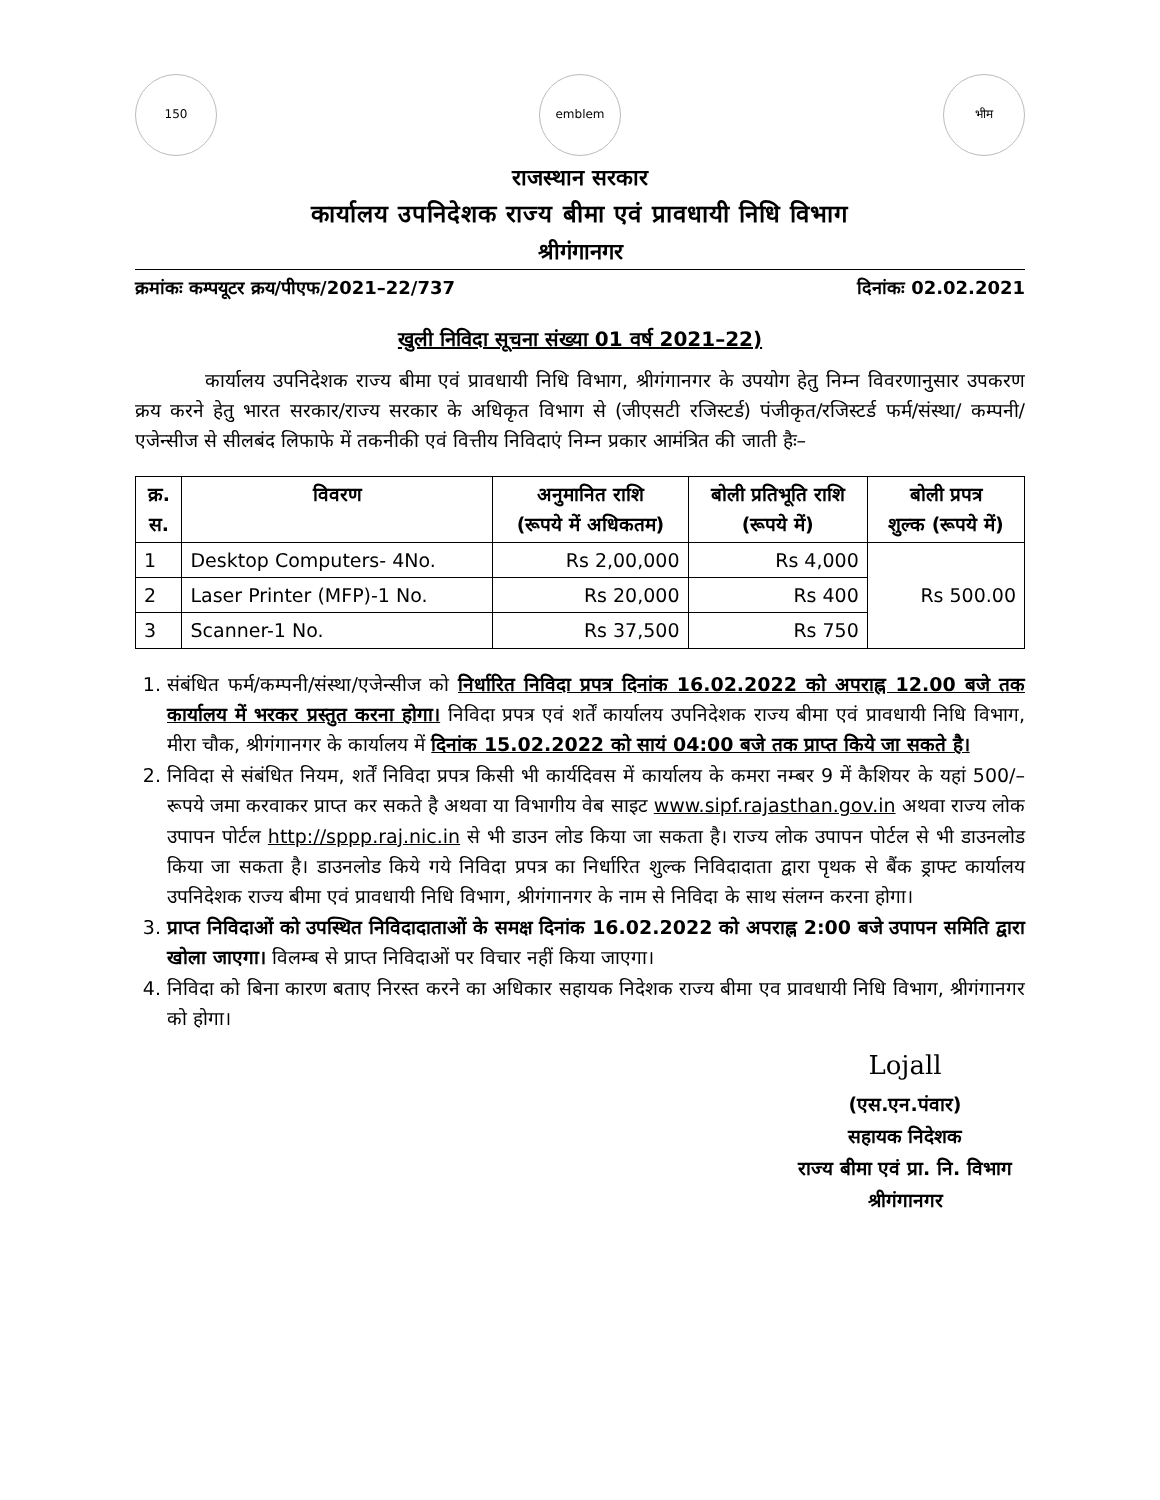150 emblem भीम
राजस्थान सरकार
कार्यालय उपनिदेशक राज्य बीमा एवं प्रावधायी निधि विभाग
श्रीगंगानगर
क्रमांकः कम्पयूटर क्रय/पीएफ/2021–22/737 दिनांकः 02.02.2021
खुली निविदा सूचना संख्या 01 वर्ष 2021–22)
कार्यालय उपनिदेशक राज्य बीमा एवं प्रावधायी निधि विभाग, श्रीगंगानगर के उपयोग हेतु निम्न विवरणानुसार उपकरण क्रय करने हेतु भारत सरकार/राज्य सरकार के अधिकृत विभाग से (जीएसटी रजिस्टर्ड) पंजीकृत/रजिस्टर्ड फर्म/संस्था/ कम्पनी/एजेन्सीज से सीलबंद लिफाफे में तकनीकी एवं वित्तीय निविदाएं निम्न प्रकार आमंत्रित की जाती हैः–
| क्र. स. | विवरण | अनुमानित राशि (रूपये में अधिकतम) | बोली प्रतिभूति राशि (रूपये में) | बोली प्रपत्र शुल्क (रूपये में) |
| --- | --- | --- | --- | --- |
| 1 | Desktop Computers- 4No. | Rs 2,00,000 | Rs 4,000 | Rs 500.00 |
| 2 | Laser Printer (MFP)-1 No. | Rs 20,000 | Rs 400 | |
| 3 | Scanner-1 No. | Rs 37,500 | Rs 750 | |
1. संबंधित फर्म/कम्पनी/संस्था/एजेन्सीज को निर्धारित निविदा प्रपत्र दिनांक 16.02.2022 को अपराह्न 12.00 बजे तक कार्यालय में भरकर प्रस्तुत करना होगा। निविदा प्रपत्र एवं शर्तें कार्यालय उपनिदेशक राज्य बीमा एवं प्रावधायी निधि विभाग, मीरा चौक, श्रीगंगानगर के कार्यालय में दिनांक 15.02.2022 को सायं 04:00 बजे तक प्राप्त किये जा सकते है।
2. निविदा से संबंधित नियम, शर्तें निविदा प्रपत्र किसी भी कार्यदिवस में कार्यालय के कमरा नम्बर 9 में कैशियर के यहां 500/– रूपये जमा करवाकर प्राप्त कर सकते है अथवा या विभागीय वेब साइट www.sipf.rajasthan.gov.in अथवा राज्य लोक उपापन पोर्टल http://sppp.raj.nic.in से भी डाउन लोड किया जा सकता है। राज्य लोक उपापन पोर्टल से भी डाउनलोड किया जा सकता है। डाउनलोड किये गये निविदा प्रपत्र का निर्धारित शुल्क निविदादाता द्वारा पृथक से बैंक ड्राफ्ट कार्यालय उपनिदेशक राज्य बीमा एवं प्रावधायी निधि विभाग, श्रीगंगानगर के नाम से निविदा के साथ संलग्न करना होगा।
3. प्राप्त निविदाओं को उपस्थित निविदादाताओं के समक्ष दिनांक 16.02.2022 को अपराह्न 2:00 बजे उपापन समिति द्वारा खोला जाएगा। विलम्ब से प्राप्त निविदाओं पर विचार नहीं किया जाएगा।
4. निविदा को बिना कारण बताए निरस्त करने का अधिकार सहायक निदेशक राज्य बीमा एव प्रावधायी निधि विभाग, श्रीगंगानगर को होगा।
Lojall
(एस.एन.पंवार)
सहायक निदेशक
राज्य बीमा एवं प्रा. नि. विभाग
श्रीगंगानगर